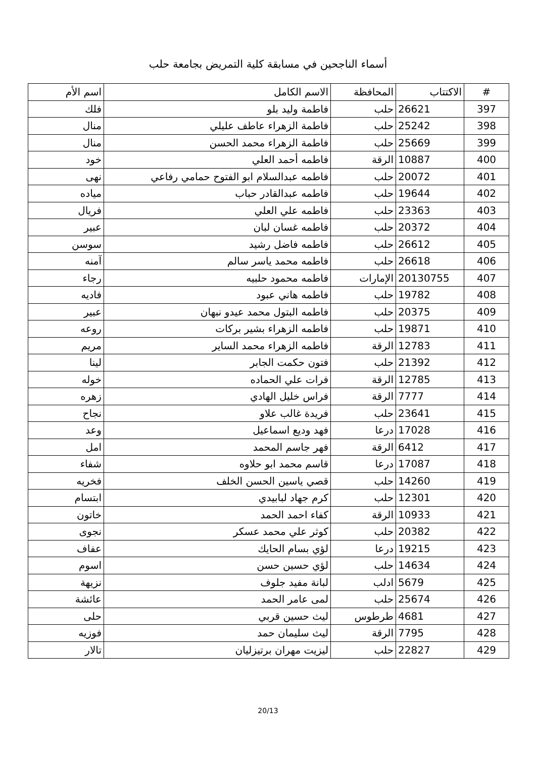أسماء الناجحين في مسابقة كلية التمريض بجامعة حلب
| # | الاكتتاب | المحافظة | الاسم الكامل | اسم الأم |
| --- | --- | --- | --- | --- |
| 397 | 26621 | حلب | فاطمة وليد بلو | فلك |
| 398 | 25242 | حلب | فاطمة الزهراء عاطف عليلي | منال |
| 399 | 25669 | حلب | فاطمة الزهراء محمد الحسن | منال |
| 400 | 10887 | الرقة | فاطمه أحمد العلي | خود |
| 401 | 20072 | حلب | فاطمه عبدالسلام ابو الفتوح حمامي رفاعي | نهى |
| 402 | 19644 | حلب | فاطمه عبدالقادر حباب | مياده |
| 403 | 23363 | حلب | فاطمه علي العلي | فريال |
| 404 | 20372 | حلب | فاطمه غسان لبان | عبير |
| 405 | 26612 | حلب | فاطمه فاضل رشيد | سوسن |
| 406 | 26618 | حلب | فاطمه محمد ياسر سالم | آمنه |
| 407 | 20130755 | الإمارات | فاطمه محمود حلبيه | رجاء |
| 408 | 19782 | حلب | فاطمه هاني عبود | فاديه |
| 409 | 20375 | حلب | فاطمه البتول محمد عيدو نبهان | عبير |
| 410 | 19871 | حلب | فاطمه الزهراء بشير بركات | روعه |
| 411 | 12783 | الرقة | فاطمه الزهراء محمد الساير | مريم |
| 412 | 21392 | حلب | فتون حكمت الجابر | لينا |
| 413 | 12785 | الرقة | فرات علي الحماده | خوله |
| 414 | 7777 | الرقة | فراس خليل الهادي | زهره |
| 415 | 23641 | حلب | فريدة غالب علاو | نجاح |
| 416 | 17028 | درعا | فهد وديع اسماعيل | وعد |
| 417 | 6412 | الرقة | فهر جاسم المحمد | امل |
| 418 | 17087 | درعا | قاسم محمد ابو حلاوه | شفاء |
| 419 | 14260 | حلب | قصي ياسين الحسن الخلف | فخريه |
| 420 | 12301 | حلب | كرم جهاد لبابيدي | ابتسام |
| 421 | 10933 | الرقة | كفاء احمد الحمد | خاتون |
| 422 | 20382 | حلب | كوثر علي محمد عسكر | نجوى |
| 423 | 19215 | درعا | لؤي بسام الحايك | عفاف |
| 424 | 14634 | حلب | لؤي حسين حسن | اسوم |
| 425 | 5679 | ادلب | لبانة مفيد جلوف | نزيهة |
| 426 | 25674 | حلب | لمى عامر الحمد | عائشة |
| 427 | 4681 | طرطوس | ليث حسين قربي | حلى |
| 428 | 7795 | الرقة | ليث سليمان حمد | فوزيه |
| 429 | 22827 | حلب | ليزيت مهران برتيزليان | تالار |
20/13